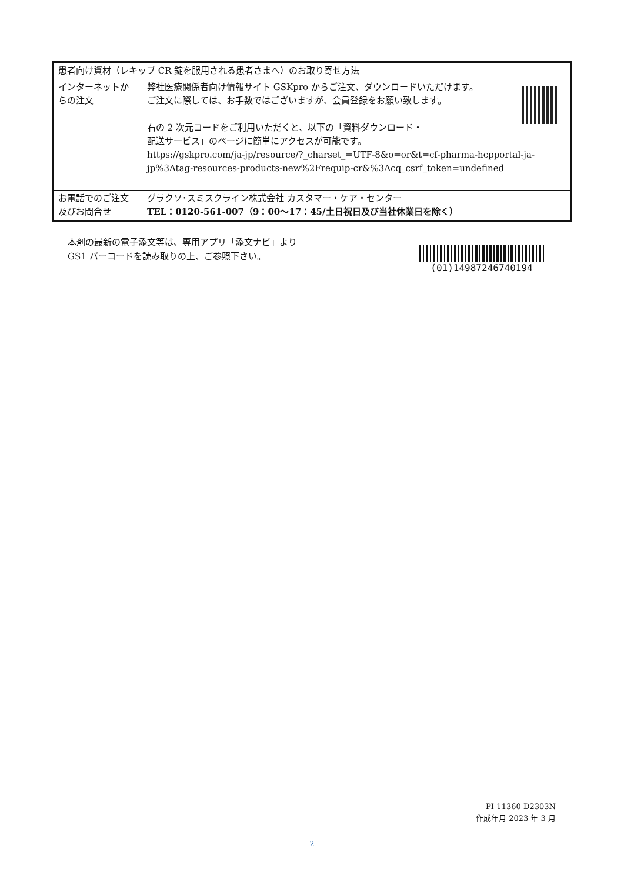| 患者向け資材（レキップ CR 錠を服用される患者さまへ）のお取り寄せ方法 | |
| インターネットからの注文 | 弊社医療関係者向け情報サイト GSKpro からご注文、ダウンロードいただけます。 ご注文に際しては、お手数ではございますが、会員登録をお願い致します。 右の 2 次元コードをご利用いただくと、以下の「資料ダウンロード・ 配送サービス」のページに簡単にアクセスが可能です。 https://gskpro.com/ja-jp/resource/?_charset_=UTF-8&o=or&t=cf-pharma-hcpportal-ja-jp%3Atag-resources-products-new%2Frequip-cr&%3Acq_csrf_token=undefined |
| お電話でのご注文及びお問合せ | グラクソ･スミスクライン株式会社 カスタマー・ケア・センター TEL：0120-561-007（9：00〜17：45/土日祝日及び当社休業日を除く） |
本剤の最新の電子添文等は、専用アプリ「添文ナビ」より
GS1 バーコードを読み取りの上、ご参照下さい。
(01)14987246740194
PI-11360-D2303N
作成年月 2023 年 3 月
2